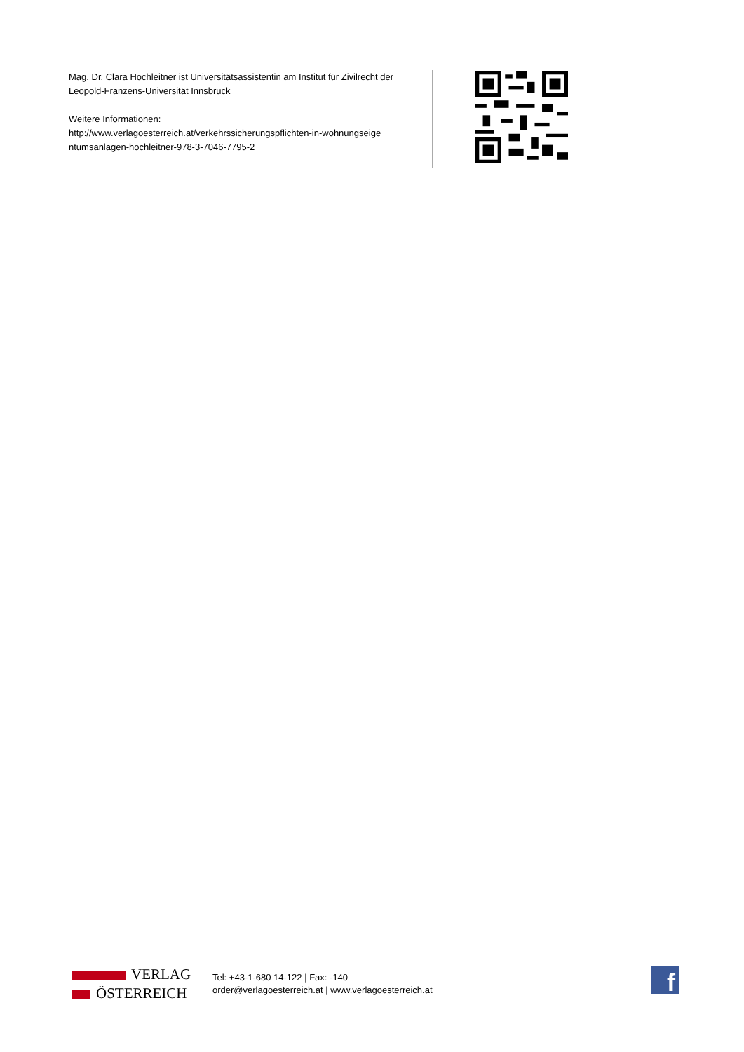Mag. Dr. Clara Hochleitner ist Universitätsassistentin am Institut für Zivilrecht der Leopold-Franzens-Universität Innsbruck
Weitere Informationen:
http://www.verlagoesterreich.at/verkehrssicherungspflichten-in-wohnungseige ntumsanlagen-hochleitner-978-3-7046-7795-2
VERLAG
ÖSTERREICH
Tel: +43-1-680 14-122 | Fax: -140
order@verlagoesterreich.at | www.verlagoesterreich.at
f